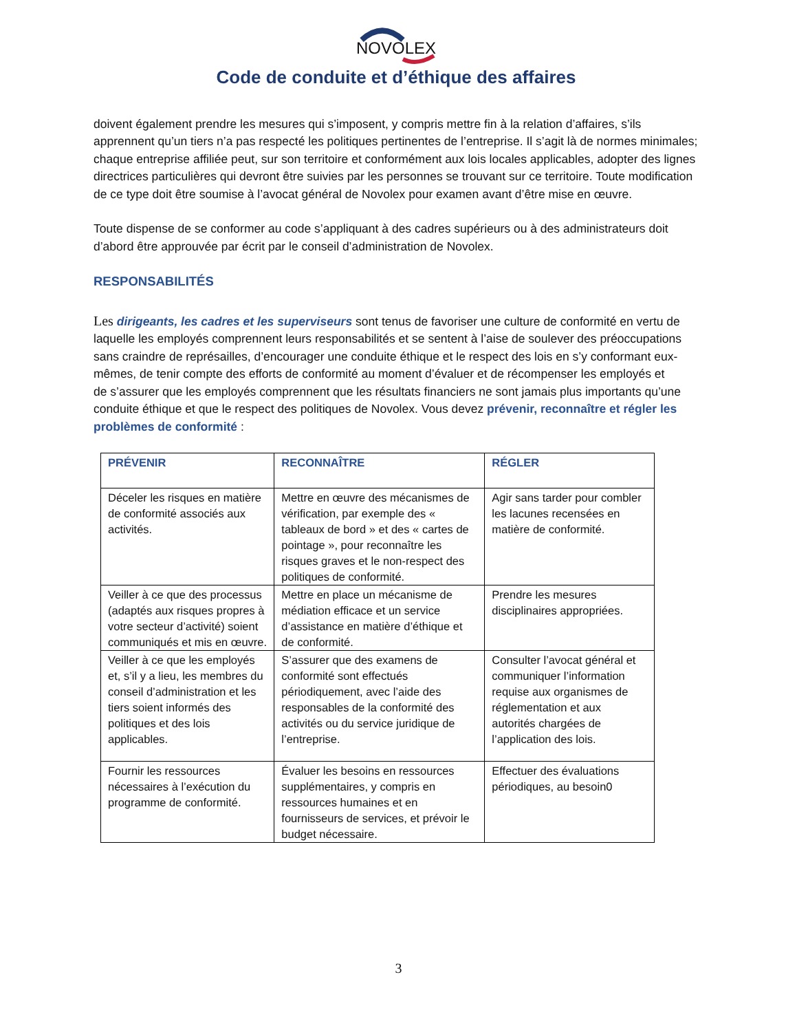NOVOLEX
Code de conduite et d’éthique des affaires
doivent également prendre les mesures qui s’imposent, y compris mettre fin à la relation d’affaires, s’ils apprennent qu’un tiers n’a pas respecté les politiques pertinentes de l’entreprise. Il s’agit là de normes minimales; chaque entreprise affiliée peut, sur son territoire et conformément aux lois locales applicables, adopter des lignes directrices particulières qui devront être suivies par les personnes se trouvant sur ce territoire. Toute modification de ce type doit être soumise à l’avocat général de Novolex pour examen avant d’être mise en œuvre.
Toute dispense de se conformer au code s’appliquant à des cadres supérieurs ou à des administrateurs doit d’abord être approuvée par écrit par le conseil d’administration de Novolex.
RESPONSABILITÉS
Les dirigeants, les cadres et les superviseurs sont tenus de favoriser une culture de conformité en vertu de laquelle les employés comprennent leurs responsabilités et se sentent à l’aise de soulever des préoccupations sans craindre de représailles, d’encourager une conduite éthique et le respect des lois en s’y conformant eux-mêmes, de tenir compte des efforts de conformité au moment d’évaluer et de récompenser les employés et
de s’assurer que les employés comprennent que les résultats financiers ne sont jamais plus importants qu’une conduite éthique et que le respect des politiques de Novolex. Vous devez prévenir, reconnaître et régler les problèmes de conformité :
| PRÉVENIR | RECONNAÎTRE | RÉGLER |
| --- | --- | --- |
| Déceler les risques en matière de conformité associés aux activités. | Mettre en œuvre des mécanismes de vérification, par exemple des « tableaux de bord » et des « cartes de pointage », pour reconnaître les risques graves et le non-respect des politiques de conformité. | Agir sans tarder pour combler les lacunes recensées en matière de conformité. |
| Veiller à ce que des processus (adaptés aux risques propres à votre secteur d’activité) soient communiqués et mis en œuvre. | Mettre en place un mécanisme de médiation efficace et un service d’assistance en matière d’éthique et de conformité. | Prendre les mesures disciplinaires appropriées. |
| Veiller à ce que les employés et, s’il y a lieu, les membres du conseil d’administration et les tiers soient informés des politiques et des lois applicables. | S’assurer que des examens de conformité sont effectués périodiquement, avec l’aide des responsables de la conformité des activités ou du service juridique de l’entreprise. | Consulter l’avocat général et communiquer l’information requise aux organismes de réglementation et aux autorités chargées de l’application des lois. |
| Fournir les ressources nécessaires à l’exécution du programme de conformité. | Évaluer les besoins en ressources supplémentaires, y compris en ressources humaines et en fournisseurs de services, et prévoir le budget nécessaire. | Effectuer des évaluations périodiques, au besoin0 |
3